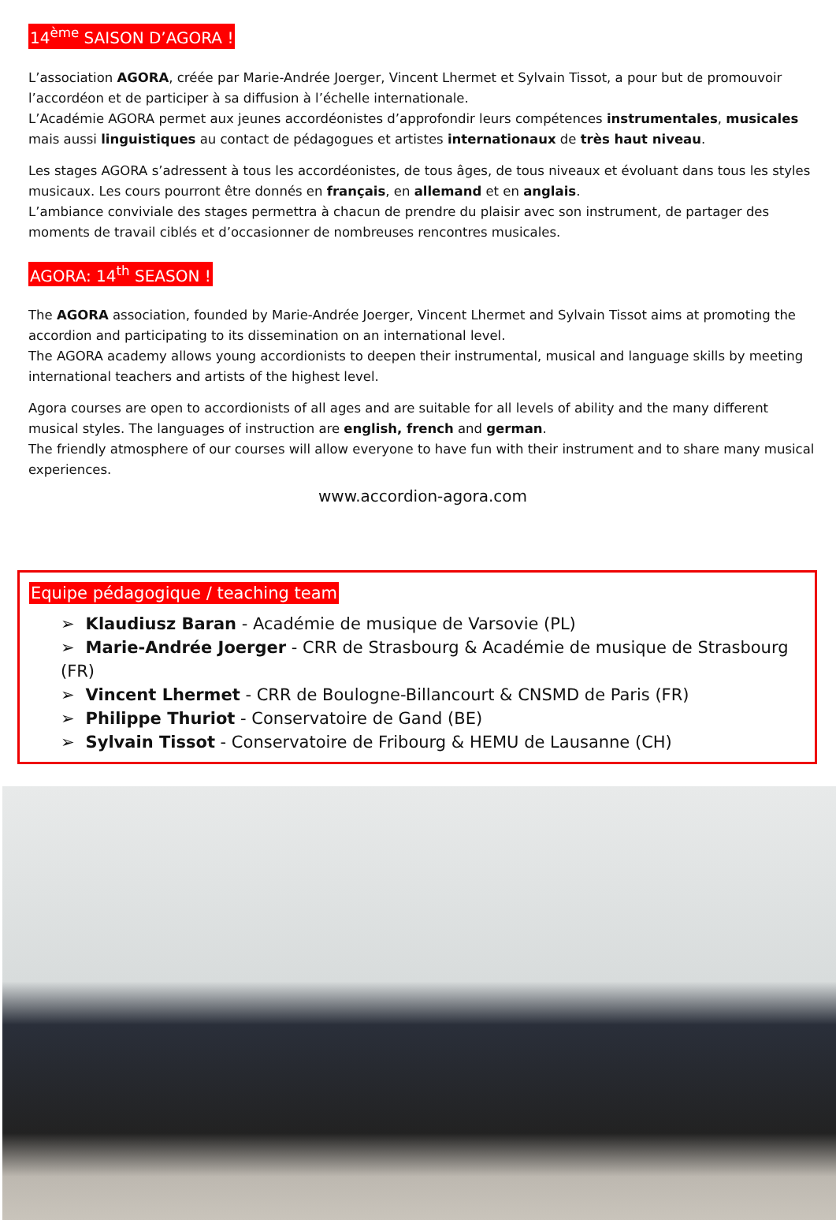14<sup>ème</sup> SAISON D’AGORA !
L’association AGORA, créée par Marie-Andrée Joerger, Vincent Lhermet et Sylvain Tissot, a pour but de promouvoir l’accordéon et de participer à sa diffusion à l’échelle internationale.
L’Académie AGORA permet aux jeunes accordéonistes d’approfondir leurs compétences instrumentales, musicales mais aussi linguistiques au contact de pédagogues et artistes internationaux de très haut niveau.
Les stages AGORA s’adressent à tous les accordéonistes, de tous âges, de tous niveaux et évoluant dans tous les styles musicaux. Les cours pourront être donnés en français, en allemand et en anglais.
L’ambiance conviviale des stages permettra à chacun de prendre du plaisir avec son instrument, de partager des moments de travail ciblés et d’occasionner de nombreuses rencontres musicales.
AGORA: 14<sup>th</sup> SEASON !
The AGORA association, founded by Marie-Andrée Joerger, Vincent Lhermet and Sylvain Tissot aims at promoting the accordion and participating to its dissemination on an international level.
The AGORA academy allows young accordionists to deepen their instrumental, musical and language skills by meeting international teachers and artists of the highest level.
Agora courses are open to accordionists of all ages and are suitable for all levels of ability and the many different musical styles. The languages of instruction are english, french and german.
The friendly atmosphere of our courses will allow everyone to have fun with their instrument and to share many musical experiences.
www.accordion-agora.com
Equipe pédagogique / teaching team
➢ Klaudiusz Baran - Académie de musique de Varsovie (PL)
➢ Marie-Andrée Joerger - CRR de Strasbourg & Académie de musique de Strasbourg (FR)
➢ Vincent Lhermet - CRR de Boulogne-Billancourt & CNSMD de Paris (FR)
➢ Philippe Thuriot - Conservatoire de Gand (BE)
➢ Sylvain Tissot - Conservatoire de Fribourg & HEMU de Lausanne (CH)